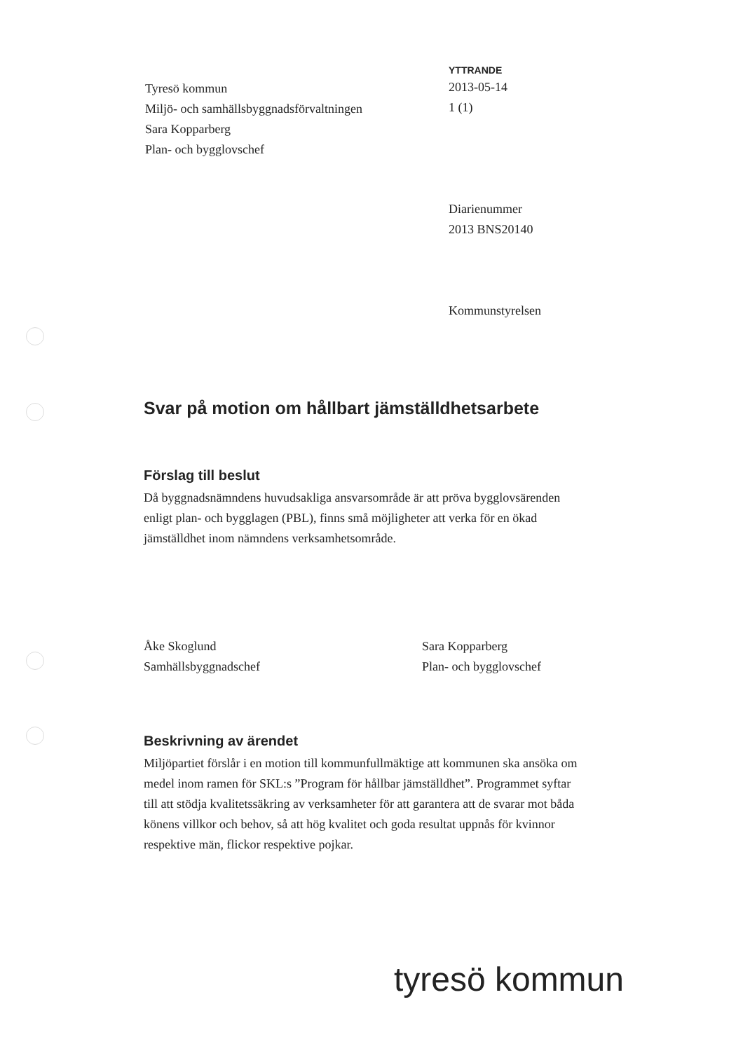Tyresö kommun
Miljö- och samhällsbyggnadsförvaltningen
Sara Kopparberg
Plan- och bygglovschef
YTTRANDE
2013-05-14
1 (1)
Diarienummer
2013 BNS20140
Kommunstyrelsen
Svar på motion om hållbart jämställdhetsarbete
Förslag till beslut
Då byggnadsnämndens huvudsakliga ansvarsområde är att pröva bygglovsärenden enligt plan- och bygglagen (PBL), finns små möjligheter att verka för en ökad jämställdhet inom nämndens verksamhetsområde.
Åke Skoglund
Samhällsbyggnadschef
Sara Kopparberg
Plan- och bygglovschef
Beskrivning av ärendet
Miljöpartiet förslår i en motion till kommunfullmäktige att kommunen ska ansöka om medel inom ramen för SKL:s ”Program för hållbar jämställdhet”. Programmet syftar till att stödja kvalitetssäkring av verksamheter för att garantera att de svarar mot båda könens villkor och behov, så att hög kvalitet och goda resultat uppnås för kvinnor respektive män, flickor respektive pojkar.
tyresö kommun